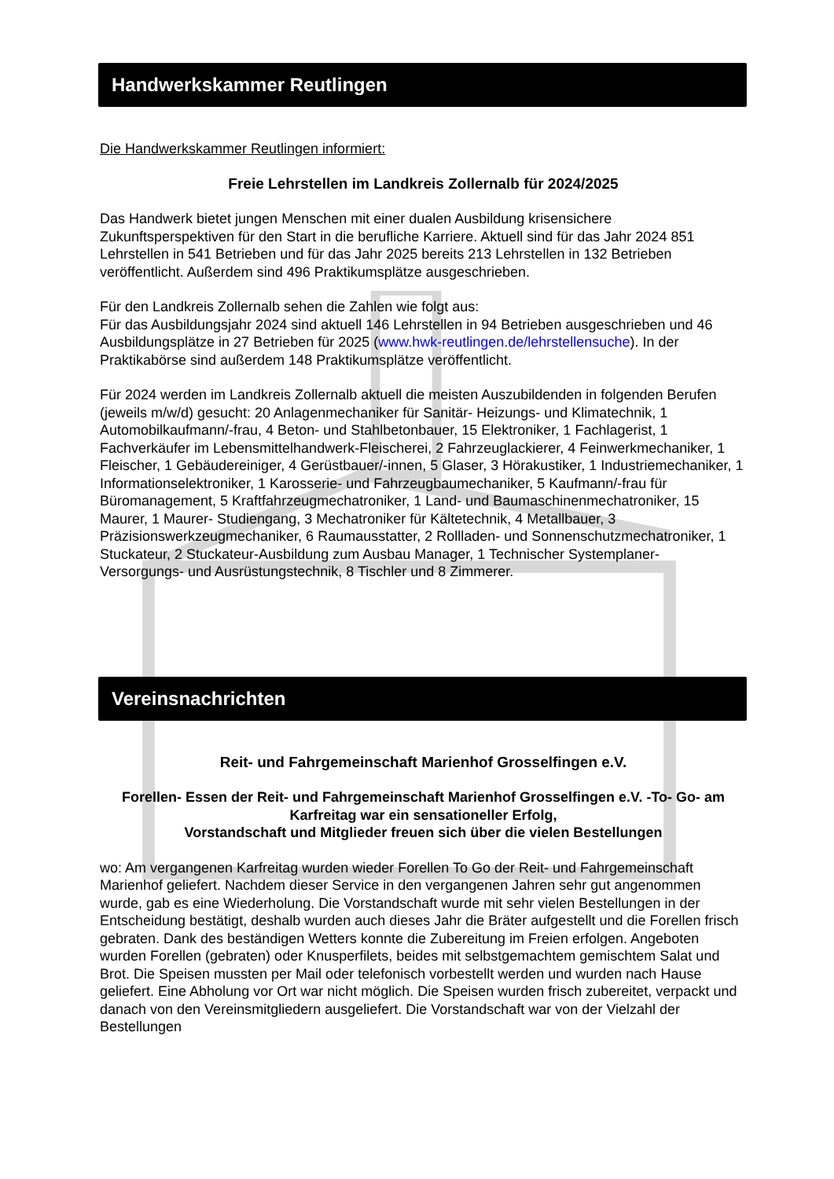Handwerkskammer Reutlingen
Die Handwerkskammer Reutlingen informiert:
Freie Lehrstellen im Landkreis Zollernalb für 2024/2025
Das Handwerk bietet jungen Menschen mit einer dualen Ausbildung krisensichere Zukunftsperspektiven für den Start in die berufliche Karriere. Aktuell sind für das Jahr 2024 851 Lehrstellen in 541 Betrieben und für das Jahr 2025 bereits 213 Lehrstellen in 132 Betrieben veröffentlicht. Außerdem sind 496 Praktikumsplätze ausgeschrieben.
Für den Landkreis Zollernalb sehen die Zahlen wie folgt aus:
Für das Ausbildungsjahr 2024 sind aktuell 146 Lehrstellen in 94 Betrieben ausgeschrieben und 46 Ausbildungsplätze in 27 Betrieben für 2025 (www.hwk-reutlingen.de/lehrstellensuche). In der Praktikabörse sind außerdem 148 Praktikumsplätze veröffentlicht.
Für 2024 werden im Landkreis Zollernalb aktuell die meisten Auszubildenden in folgenden Berufen (jeweils m/w/d) gesucht: 20 Anlagenmechaniker für Sanitär- Heizungs- und Klimatechnik, 1 Automobilkaufmann/-frau, 4 Beton- und Stahlbetonbauer, 15 Elektroniker, 1 Fachlagerist, 1 Fachverkäufer im Lebensmittelhandwerk-Fleischerei, 2 Fahrzeuglackierer, 4 Feinwerkmechaniker, 1 Fleischer, 1 Gebäudereiniger, 4 Gerüstbauer/-innen, 5 Glaser, 3 Hörakustiker, 1 Industriemechaniker, 1 Informationselektroniker, 1 Karosserie- und Fahrzeugbaumechaniker, 5 Kaufmann/-frau für Büromanagement, 5 Kraftfahrzeugmechatroniker, 1 Land- und Baumaschinenmechatroniker, 15 Maurer, 1 Maurer- Studiengang, 3 Mechatroniker für Kältetechnik, 4 Metallbauer, 3 Präzisionswerkzeugmechaniker, 6 Raumausstatter, 2 Rollladen- und Sonnenschutzmechatroniker, 1 Stuckateur, 2 Stuckateur-Ausbildung zum Ausbau Manager, 1 Technischer Systemplaner- Versorgungs- und Ausrüstungstechnik, 8 Tischler und 8 Zimmerer.
Vereinsnachrichten
Reit- und Fahrgemeinschaft Marienhof Grosselfingen e.V.
Forellen- Essen der Reit- und Fahrgemeinschaft Marienhof Grosselfingen e.V. -To- Go- am Karfreitag war ein sensationeller Erfolg,
Vorstandschaft und Mitglieder freuen sich über die vielen Bestellungen
wo: Am vergangenen Karfreitag wurden wieder Forellen To Go der Reit- und Fahrgemeinschaft Marienhof geliefert. Nachdem dieser Service in den vergangenen Jahren sehr gut angenommen wurde, gab es eine Wiederholung. Die Vorstandschaft wurde mit sehr vielen Bestellungen in der Entscheidung bestätigt, deshalb wurden auch dieses Jahr die Bräter aufgestellt und die Forellen frisch gebraten. Dank des beständigen Wetters konnte die Zubereitung im Freien erfolgen. Angeboten wurden Forellen (gebraten) oder Knusperfilets, beides mit selbstgemachtem gemischtem Salat und Brot. Die Speisen mussten per Mail oder telefonisch vorbestellt werden und wurden nach Hause geliefert. Eine Abholung vor Ort war nicht möglich. Die Speisen wurden frisch zubereitet, verpackt und danach von den Vereinsmitgliedern ausgeliefert. Die Vorstandschaft war von der Vielzahl der Bestellungen